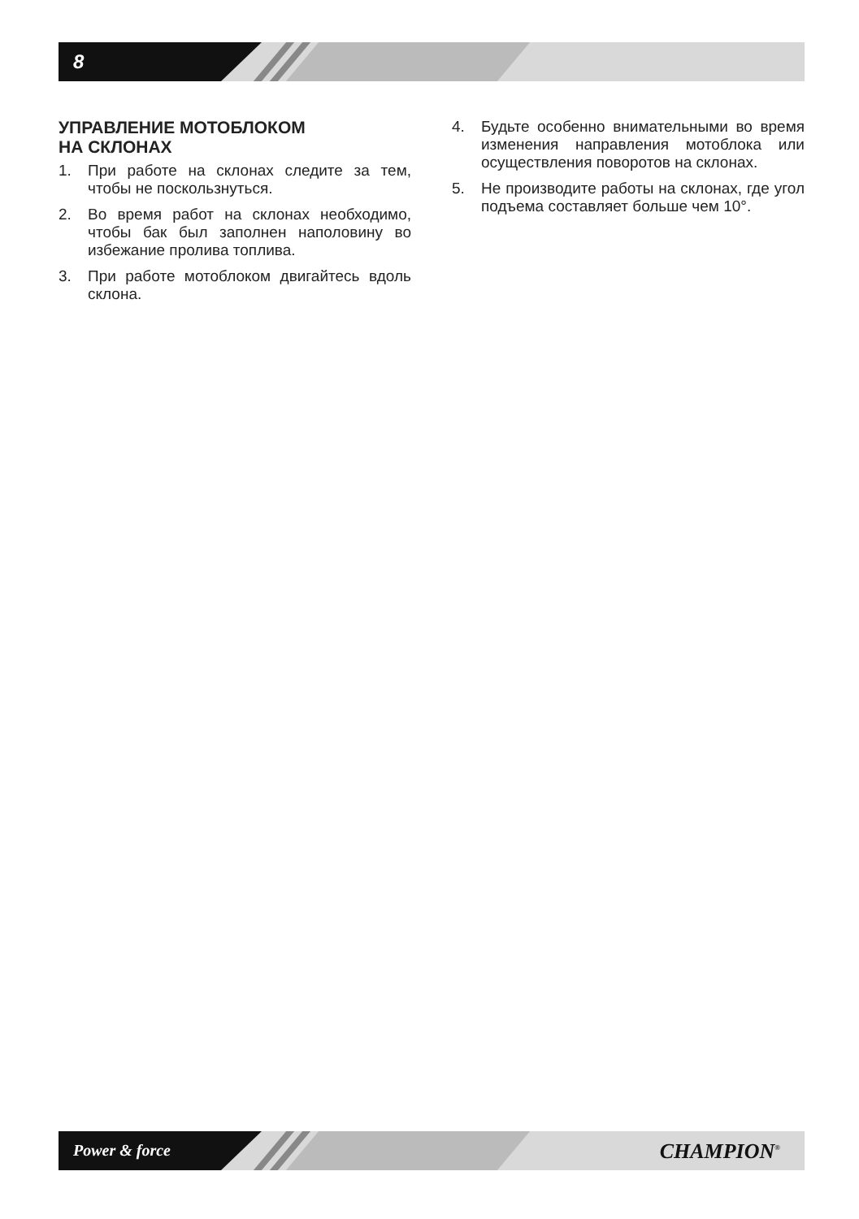8
УПРАВЛЕНИЕ МОТОБЛОКОМ
НА СКЛОНАХ
1. При работе на склонах следите за тем, чтобы не поскользнуться.
2. Во время работ на склонах необходимо, чтобы бак был заполнен наполовину во избежание пролива топлива.
3. При работе мотоблоком двигайтесь вдоль склона.
4. Будьте особенно внимательными во время изменения направления мотоблока или осуществления поворотов на склонах.
5. Не производите работы на склонах, где угол подъема составляет больше чем 10°.
Power & force
CHAMPION<sup>®</sup>